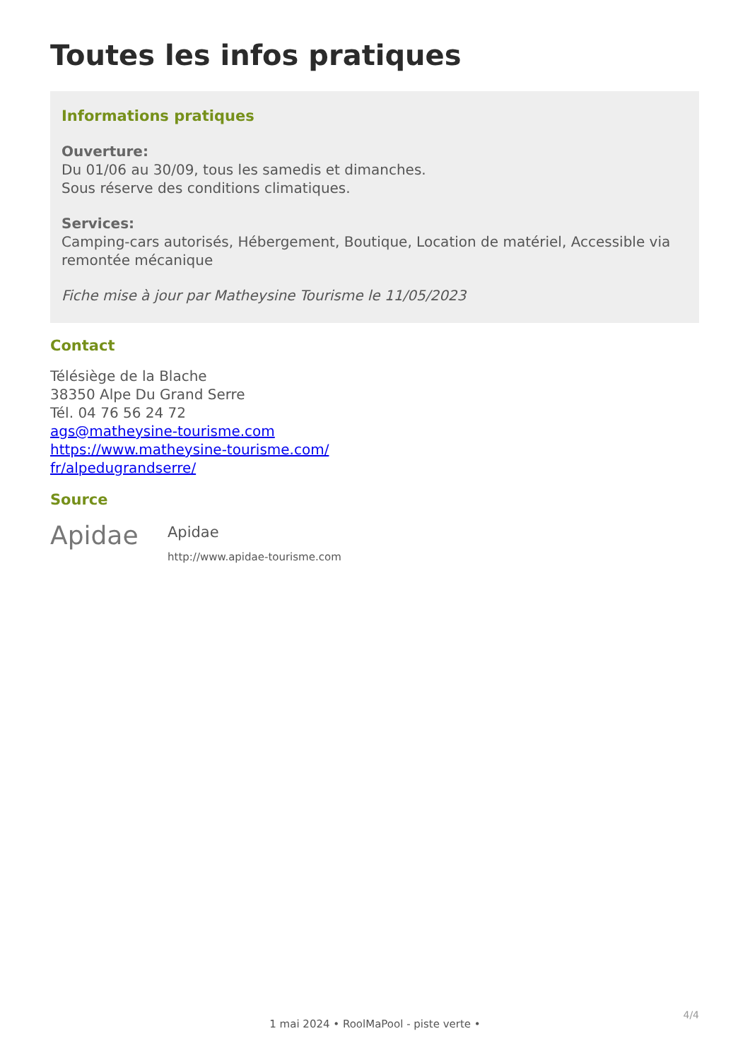Toutes les infos pratiques
Informations pratiques
Ouverture:
Du 01/06 au 30/09, tous les samedis et dimanches.
Sous réserve des conditions climatiques.
Services:
Camping-cars autorisés, Hébergement, Boutique, Location de matériel, Accessible via remontée mécanique
Fiche mise à jour par Matheysine Tourisme le 11/05/2023
Contact
Télésiège de la Blache
38350 Alpe Du Grand Serre
Tél. 04 76 56 24 72
ags@matheysine-tourisme.com
https://www.matheysine-tourisme.com/
fr/alpedugrandserre/
Source
Apidae
Apidae
http://www.apidae-tourisme.com
4/4
1 mai 2024 • RoolMaPool - piste verte •